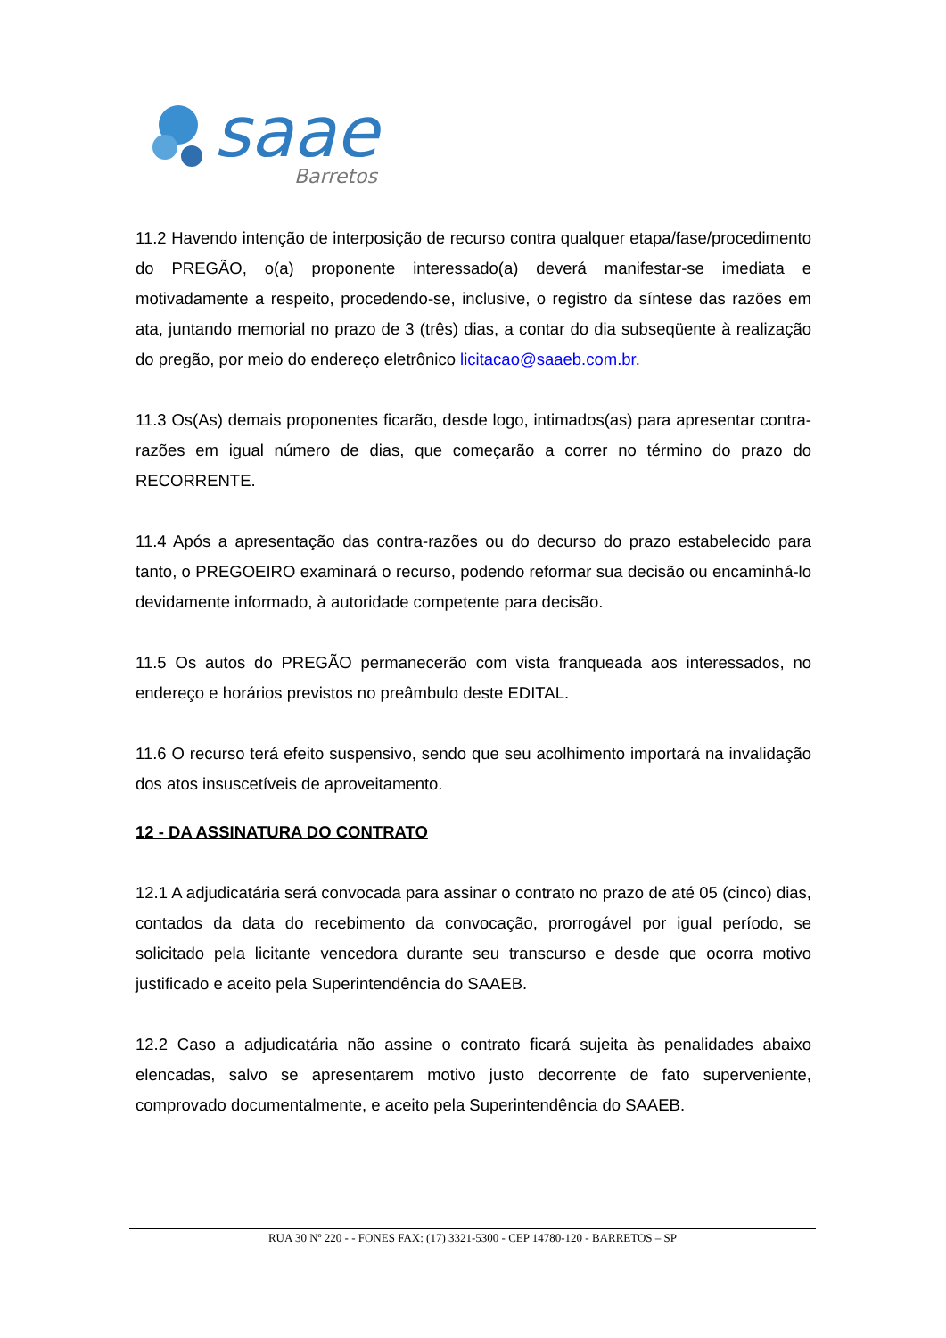saae
Barretos
11.2 Havendo intenção de interposição de recurso contra qualquer etapa/fase/procedimento do PREGÃO, o(a) proponente interessado(a) deverá manifestar-se imediata e motivadamente a respeito, procedendo-se, inclusive, o registro da síntese das razões em ata, juntando memorial no prazo de 3 (três) dias, a contar do dia subseqüente à realização do pregão, por meio do endereço eletrônico licitacao@saaeb.com.br.
11.3 Os(As) demais proponentes ficarão, desde logo, intimados(as) para apresentar contra-razões em igual número de dias, que começarão a correr no término do prazo do RECORRENTE.
11.4 Após a apresentação das contra-razões ou do decurso do prazo estabelecido para tanto, o PREGOEIRO examinará o recurso, podendo reformar sua decisão ou encaminhá-lo devidamente informado, à autoridade competente para decisão.
11.5 Os autos do PREGÃO permanecerão com vista franqueada aos interessados, no endereço e horários previstos no preâmbulo deste EDITAL.
11.6 O recurso terá efeito suspensivo, sendo que seu acolhimento importará na invalidação dos atos insuscetíveis de aproveitamento.
12 - DA ASSINATURA DO CONTRATO
12.1 A adjudicatária será convocada para assinar o contrato no prazo de até 05 (cinco) dias, contados da data do recebimento da convocação, prorrogável por igual período, se solicitado pela licitante vencedora durante seu transcurso e desde que ocorra motivo justificado e aceito pela Superintendência do SAAEB.
12.2 Caso a adjudicatária não assine o contrato ficará sujeita às penalidades abaixo elencadas, salvo se apresentarem motivo justo decorrente de fato superveniente, comprovado documentalmente, e aceito pela Superintendência do SAAEB.
RUA 30 Nº 220 - - FONES FAX: (17) 3321-5300 - CEP 14780-120 - BARRETOS – SP